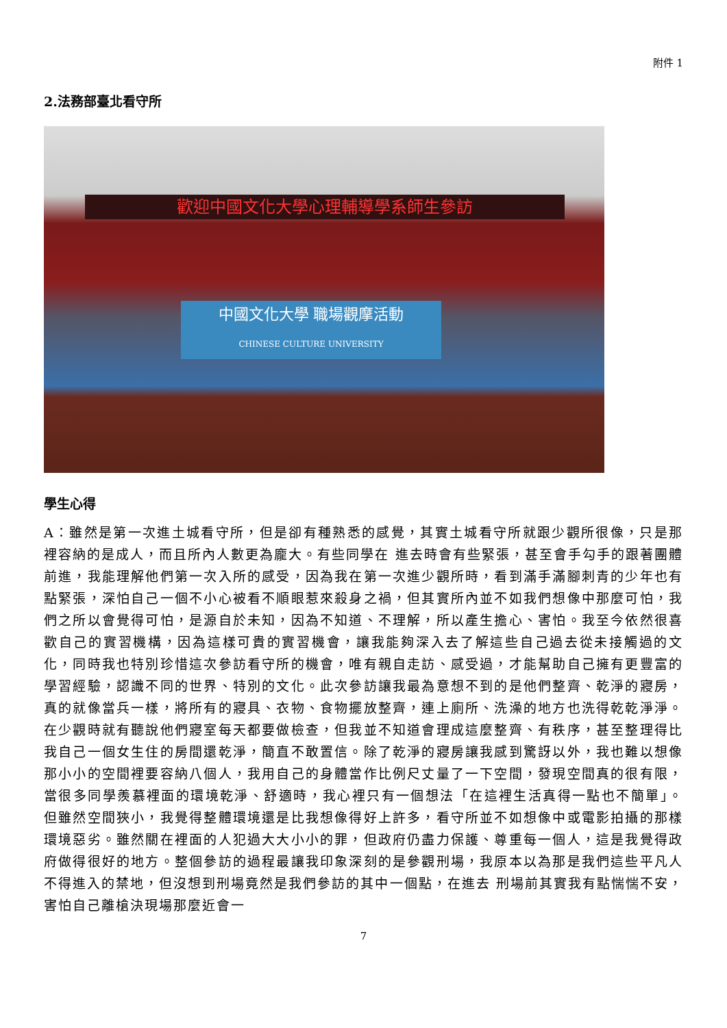附件 1
2.法務部臺北看守所
歡迎中國文化大學心理輔導學系師生參訪
中國文化大學 職場觀摩活動
CHINESE CULTURE UNIVERSITY
學生心得
A：雖然是第一次進土城看守所，但是卻有種熟悉的感覺，其實土城看守所就跟少觀所很像，只是那裡容納的是成人，而且所內人數更為龐大。有些同學在 進去時會有些緊張，甚至會手勾手的跟著團體前進，我能理解他們第一次入所的感受，因為我在第一次進少觀所時，看到滿手滿腳刺青的少年也有點緊張，深怕自己一個不小心被看不順眼惹來殺身之禍，但其實所內並不如我們想像中那麼可怕，我們之所以會覺得可怕，是源自於未知，因為不知道、不理解，所以產生擔心、害怕。我至今依然很喜歡自己的實習機構，因為這樣可貴的實習機會，讓我能夠深入去了解這些自己過去從未接觸過的文化，同時我也特別珍惜這次參訪看守所的機會，唯有親自走訪、感受過，才能幫助自己擁有更豐富的學習經驗，認識不同的世界、特別的文化。此次參訪讓我最為意想不到的是他們整齊、乾淨的寢房，真的就像當兵一樣，將所有的寢具、衣物、食物擺放整齊，連上廁所、洗澡的地方也洗得乾乾淨淨。在少觀時就有聽說他們寢室每天都要做檢查，但我並不知道會理成這麼整齊、有秩序，甚至整理得比我自己一個女生住的房間還乾淨，簡直不敢置信。除了乾淨的寢房讓我感到驚訝以外，我也難以想像那小小的空間裡要容納八個人，我用自己的身體當作比例尺丈量了一下空間，發現空間真的很有限， 當很多同學羨慕裡面的環境乾淨、舒適時，我心裡只有一個想法「在這裡生活真得一點也不簡單」。但雖然空間狹小，我覺得整體環境還是比我想像得好上許多，看守所並不如想像中或電影拍攝的那樣環境惡劣。雖然關在裡面的人犯過大大小小的罪，但政府仍盡力保護、尊重每一個人，這是我覺得政府做得很好的地方。整個參訪的過程最讓我印象深刻的是參觀刑場，我原本以為那是我們這些平凡人不得進入的禁地，但沒想到刑場竟然是我們參訪的其中一個點，在進去 刑場前其實我有點惴惴不安，害怕自己離槍決現場那麼近會一
7